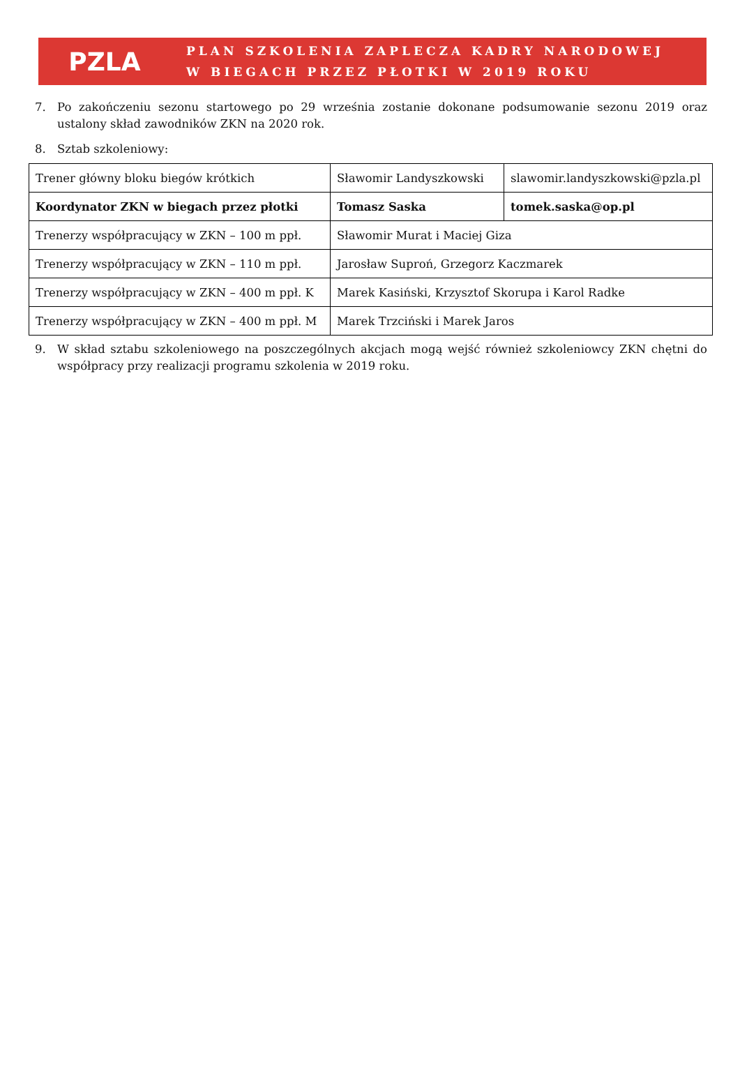PZLA
PLAN SZKOLENIA ZAPLECZA KADRY NARODOWEJ
W BIEGACH PRZEZ PŁOTKI W 2019 ROKU
7. Po zakończeniu sezonu startowego po 29 września zostanie dokonane podsumowanie sezonu 2019 oraz ustalony skład zawodników ZKN na 2020 rok.
8. Sztab szkoleniowy:
| Trener główny bloku biegów krótkich | Sławomir Landyszkowski | slawomir.landyszkowski@pzla.pl |
| Koordynator ZKN w biegach przez płotki | Tomasz Saska | tomek.saska@op.pl |
| Trenerzy współpracujący w ZKN – 100 m ppł. | Sławomir Murat i Maciej Giza | |
| Trenerzy współpracujący w ZKN – 110 m ppł. | Jarosław Suproń, Grzegorz Kaczmarek | |
| Trenerzy współpracujący w ZKN – 400 m ppł. K | Marek Kasiński, Krzysztof Skorupa i Karol Radke | |
| Trenerzy współpracujący w ZKN – 400 m ppł. M | Marek Trzciński i Marek Jaros | |
9. W skład sztabu szkoleniowego na poszczególnych akcjach mogą wejść również szkoleniowcy ZKN chętni do współpracy przy realizacji programu szkolenia w 2019 roku.